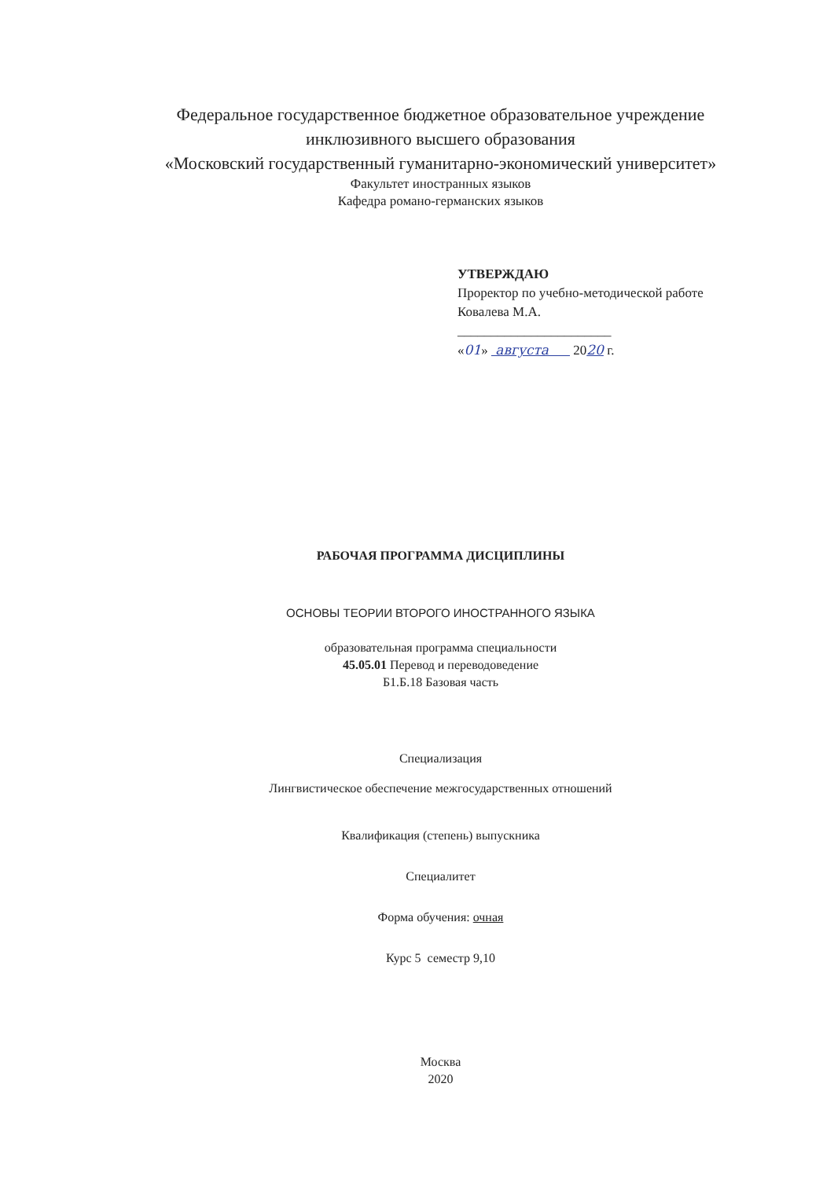Федеральное государственное бюджетное образовательное учреждение
инклюзивного высшего образования
«Московский государственный гуманитарно-экономический университет»
Факультет иностранных языков
Кафедра романо-германских языков
УТВЕРЖДАЮ
Проректор по учебно-методической работе
Ковалева М.А.
_______________________
«01» августа 2020 г.
РАБОЧАЯ ПРОГРАММА ДИСЦИПЛИНЫ
ОСНОВЫ ТЕОРИИ ВТОРОГО ИНОСТРАННОГО ЯЗЫКА
образовательная программа специальности
45.05.01 Перевод и переводоведение
Б1.Б.18 Базовая часть
Специализация
Лингвистическое обеспечение межгосударственных отношений
Квалификация (степень) выпускника
Специалитет
Форма обучения: очная
Курс 5 семестр 9,10
Москва
2020